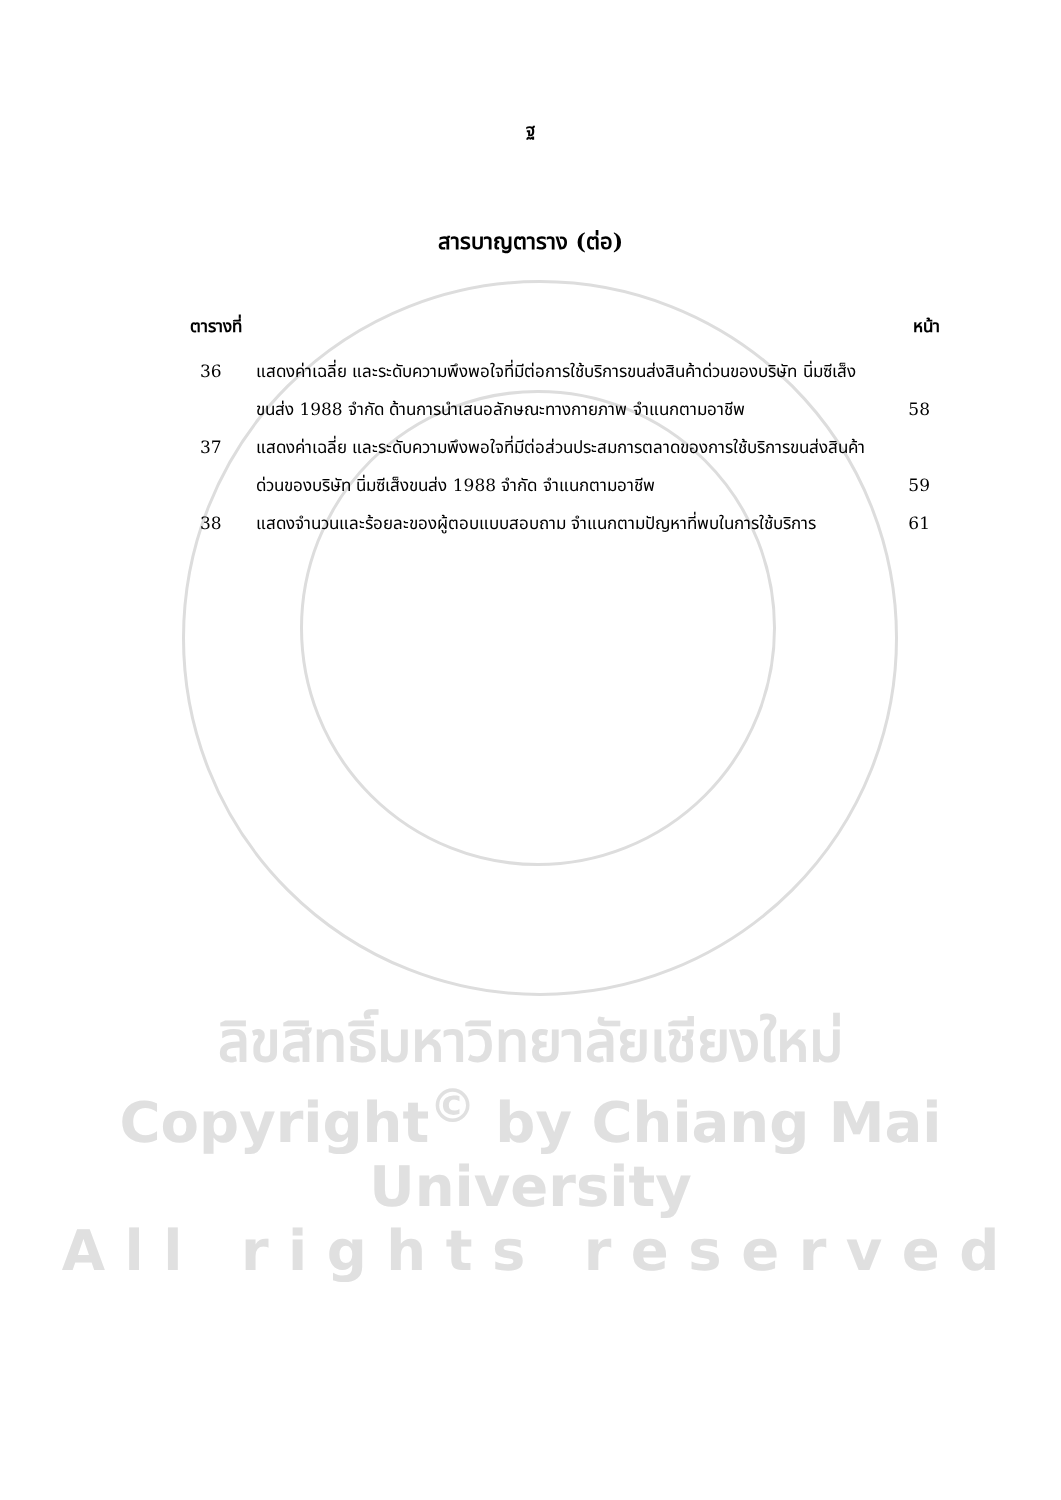ฐ
สารบาญตาราง (ต่อ)
ตารางที่ หน้า
36 แสดงค่าเฉลี่ย และระดับความพึงพอใจที่มีต่อการใช้บริการขนส่งสินค้าด่วนของบริษัท นิ่มซีเส็งขนส่ง 1988 จำกัด ด้านการนำเสนอลักษณะทางกายภาพ จำแนกตามอาชีพ
58
37 แสดงค่าเฉลี่ย และระดับความพึงพอใจที่มีต่อส่วนประสมการตลาดของการใช้บริการขนส่งสินค้าด่วนของบริษัท นิ่มซีเส็งขนส่ง 1988 จำกัด จำแนกตามอาชีพ
59
38 แสดงจำนวนและร้อยละของผู้ตอบแบบสอบถาม จำแนกตามปัญหาที่พบในการใช้บริการ
61
ลิขสิทธิ์มหาวิทยาลัยเชียงใหม่
Copyright<sup>©</sup> by Chiang Mai University
A l l r i g h t s r e s e r v e d